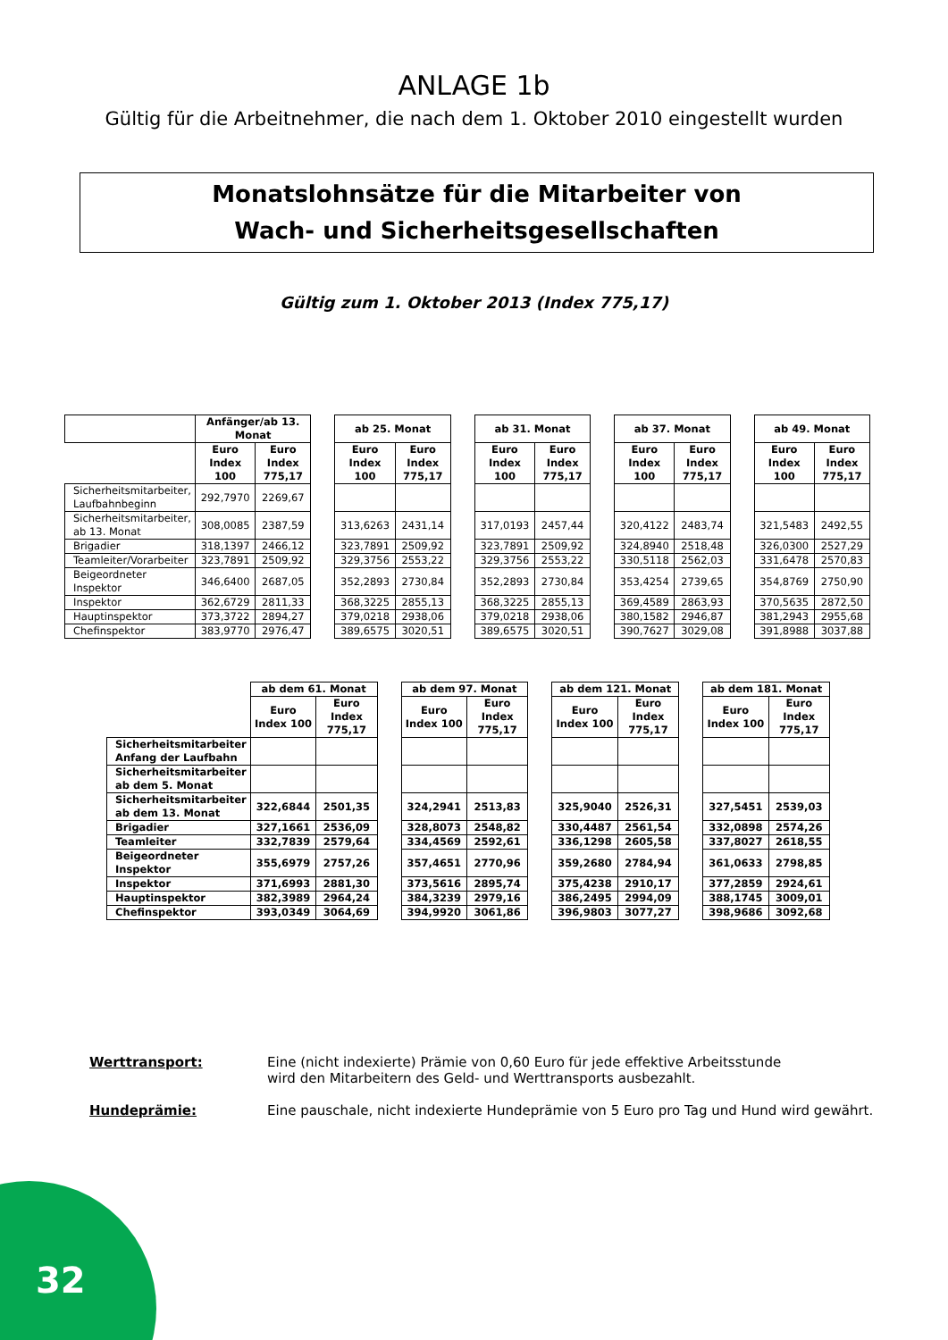ANLAGE 1b
Gültig für die Arbeitnehmer, die nach dem 1. Oktober 2010 eingestellt wurden
Monatslohnsätze für die Mitarbeiter von
Wach- und Sicherheitsgesellschaften
Gültig zum 1. Oktober 2013 (Index 775,17)
| | Anfänger/ab 13. Monat | | | ab 25. Monat | | | ab 31. Monat | | | ab 37. Monat | | | ab 49. Monat | |
| | Euro Index 100 | Euro Index 775,17 | | Euro Index 100 | Euro Index 775,17 | | Euro Index 100 | Euro Index 775,17 | | Euro Index 100 | Euro Index 775,17 | | Euro Index 100 | Euro Index 775,17 |
| Sicherheitsmitarbeiter, Laufbahnbeginn | 292,7970 | 2269,67 | | | | | | | | | | | | |
| Sicherheitsmitarbeiter, ab 13. Monat | 308,0085 | 2387,59 | | 313,6263 | 2431,14 | | 317,0193 | 2457,44 | | 320,4122 | 2483,74 | | 321,5483 | 2492,55 |
| Brigadier | 318,1397 | 2466,12 | | 323,7891 | 2509,92 | | 323,7891 | 2509,92 | | 324,8940 | 2518,48 | | 326,0300 | 2527,29 |
| Teamleiter/Vorarbeiter | 323,7891 | 2509,92 | | 329,3756 | 2553,22 | | 329,3756 | 2553,22 | | 330,5118 | 2562,03 | | 331,6478 | 2570,83 |
| Beigeordneter Inspektor | 346,6400 | 2687,05 | | 352,2893 | 2730,84 | | 352,2893 | 2730,84 | | 353,4254 | 2739,65 | | 354,8769 | 2750,90 |
| Inspektor | 362,6729 | 2811,33 | | 368,3225 | 2855,13 | | 368,3225 | 2855,13 | | 369,4589 | 2863,93 | | 370,5635 | 2872,50 |
| Hauptinspektor | 373,3722 | 2894,27 | | 379,0218 | 2938,06 | | 379,0218 | 2938,06 | | 380,1582 | 2946,87 | | 381,2943 | 2955,68 |
| Chefinspektor | 383,9770 | 2976,47 | | 389,6575 | 3020,51 | | 389,6575 | 3020,51 | | 390,7627 | 3029,08 | | 391,8988 | 3037,88 |
| | ab dem 61. Monat | | | ab dem 97. Monat | | | ab dem 121. Monat | | | ab dem 181. Monat | |
| | Euro Index 100 | Euro Index 775,17 | | Euro Index 100 | Euro Index 775,17 | | Euro Index 100 | Euro Index 775,17 | | Euro Index 100 | Euro Index 775,17 |
| Sicherheitsmitarbeiter Anfang der Laufbahn | | | | | | | | | | | |
| Sicherheitsmitarbeiter ab dem 5. Monat | | | | | | | | | | | |
| Sicherheitsmitarbeiter ab dem 13. Monat | 322,6844 | 2501,35 | | 324,2941 | 2513,83 | | 325,9040 | 2526,31 | | 327,5451 | 2539,03 |
| Brigadier | 327,1661 | 2536,09 | | 328,8073 | 2548,82 | | 330,4487 | 2561,54 | | 332,0898 | 2574,26 |
| Teamleiter | 332,7839 | 2579,64 | | 334,4569 | 2592,61 | | 336,1298 | 2605,58 | | 337,8027 | 2618,55 |
| Beigeordneter Inspektor | 355,6979 | 2757,26 | | 357,4651 | 2770,96 | | 359,2680 | 2784,94 | | 361,0633 | 2798,85 |
| Inspektor | 371,6993 | 2881,30 | | 373,5616 | 2895,74 | | 375,4238 | 2910,17 | | 377,2859 | 2924,61 |
| Hauptinspektor | 382,3989 | 2964,24 | | 384,3239 | 2979,16 | | 386,2495 | 2994,09 | | 388,1745 | 3009,01 |
| Chefinspektor | 393,0349 | 3064,69 | | 394,9920 | 3061,86 | | 396,9803 | 3077,27 | | 398,9686 | 3092,68 |
Werttransport: Eine (nicht indexierte) Prämie von 0,60 Euro für jede effektive Arbeitsstunde
wird den Mitarbeitern des Geld- und Werttransports ausbezahlt.
Hundeprämie: Eine pauschale, nicht indexierte Hundeprämie von 5 Euro pro Tag und Hund wird gewährt.
32